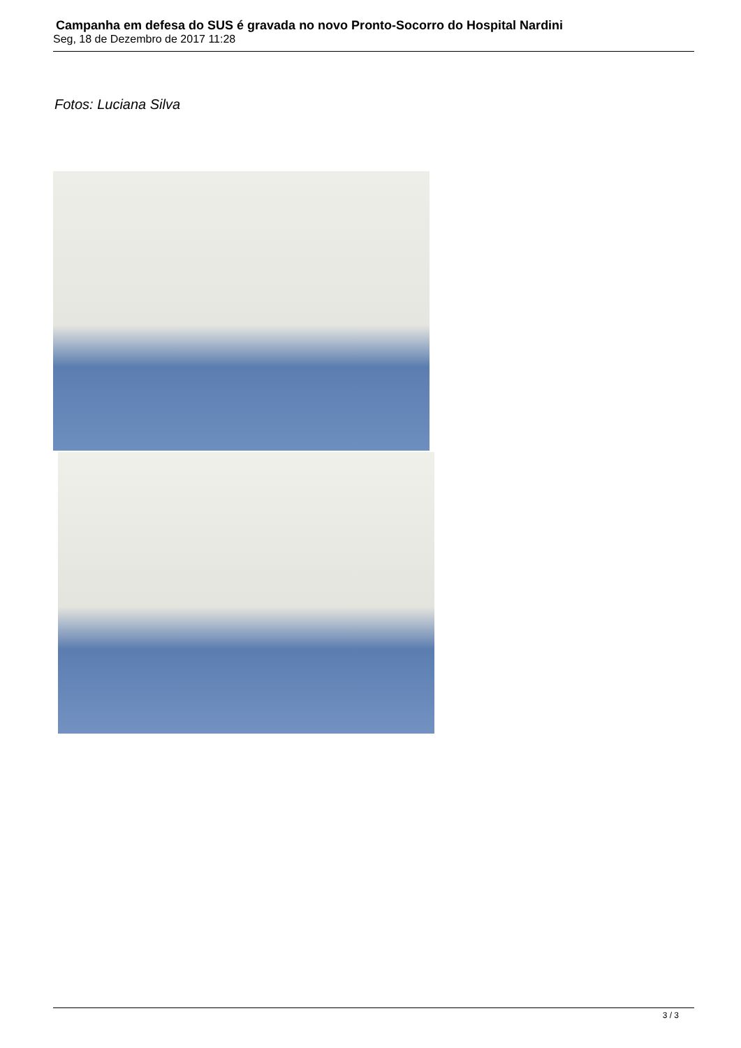Campanha em defesa do SUS é gravada no novo Pronto-Socorro do Hospital Nardini
Seg, 18 de Dezembro de 2017 11:28
Fotos: Luciana Silva
3 / 3